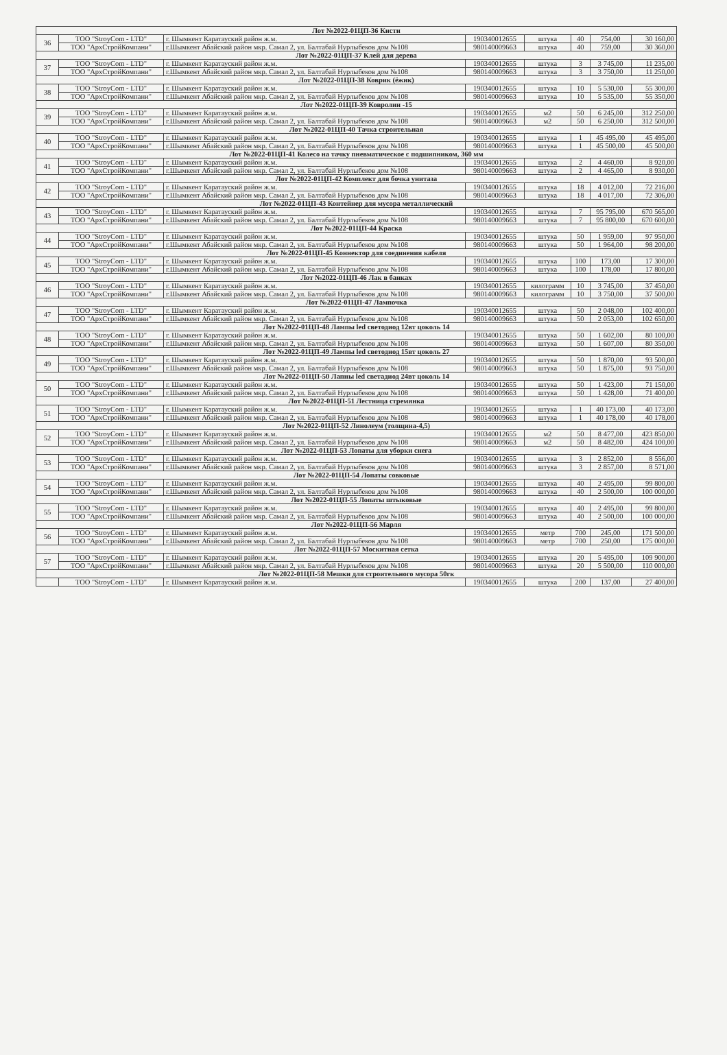| Лот №2022-01ЦП-36 Кисти | | | | | | | |
| 36 | ТОО "StroyCom - LTD" | г. Шымкент Каратауский район ж.м. | 190340012655 | штука | 40 | 754,00 | 30 160,00 |
| | ТОО "АрхСтройКомпани" | г.Шымкент Абайский район мкр. Самал 2, ул. Балтабай Нурлыбеков дом №108 | 980140009663 | штука | 40 | 759,00 | 30 360,00 |
| Лот №2022-01ЦП-37 Клей для дерева | | | | | | | |
| 37 | ТОО "StroyCom - LTD" | г. Шымкент Каратауский район ж.м. | 190340012655 | штука | 3 | 3 745,00 | 11 235,00 |
| | ТОО "АрхСтройКомпани" | г.Шымкент Абайский район мкр. Самал 2, ул. Балтабай Нурлыбеков дом №108 | 980140009663 | штука | 3 | 3 750,00 | 11 250,00 |
| Лот №2022-01ЦП-38 Коврик (ёжик) | | | | | | | |
| 38 | ТОО "StroyCom - LTD" | г. Шымкент Каратауский район ж.м. | 190340012655 | штука | 10 | 5 530,00 | 55 300,00 |
| | ТОО "АрхСтройКомпани" | г.Шымкент Абайский район мкр. Самал 2, ул. Балтабай Нурлыбеков дом №108 | 980140009663 | штука | 10 | 5 535,00 | 55 350,00 |
| Лот №2022-01ЦП-39 Ковролин -15 | | | | | | | |
| 39 | ТОО "StroyCom - LTD" | г. Шымкент Каратауский район ж.м. | 190340012655 | м2 | 50 | 6 245,00 | 312 250,00 |
| | ТОО "АрхСтройКомпани" | г.Шымкент Абайский район мкр. Самал 2, ул. Балтабай Нурлыбеков дом №108 | 980140009663 | м2 | 50 | 6 250,00 | 312 500,00 |
| Лот №2022-01ЦП-40 Тачка строительная | | | | | | | |
| 40 | ТОО "StroyCom - LTD" | г. Шымкент Каратауский район ж.м. | 190340012655 | штука | 1 | 45 495,00 | 45 495,00 |
| | ТОО "АрхСтройКомпани" | г.Шымкент Абайский район мкр. Самал 2, ул. Балтабай Нурлыбеков дом №108 | 980140009663 | штука | 1 | 45 500,00 | 45 500,00 |
| Лот №2022-01ЦП-41 Колесо на тачку пневматическое с подшипником, 360 мм | | | | | | | |
| 41 | ТОО "StroyCom - LTD" | г. Шымкент Каратауский район ж.м. | 190340012655 | штука | 2 | 4 460,00 | 8 920,00 |
| | ТОО "АрхСтройКомпани" | г.Шымкент Абайский район мкр. Самал 2, ул. Балтабай Нурлыбеков дом №108 | 980140009663 | штука | 2 | 4 465,00 | 8 930,00 |
| Лот №2022-01ЦП-42 Комплект для бочка унитаза | | | | | | | |
| 42 | ТОО "StroyCom - LTD" | г. Шымкент Каратауский район ж.м. | 190340012655 | штука | 18 | 4 012,00 | 72 216,00 |
| | ТОО "АрхСтройКомпани" | г.Шымкент Абайский район мкр. Самал 2, ул. Балтабай Нурлыбеков дом №108 | 980140009663 | штука | 18 | 4 017,00 | 72 306,00 |
| Лот №2022-01ЦП-43 Контейнер для мусора металлический | | | | | | | |
| 43 | ТОО "StroyCom - LTD" | г. Шымкент Каратауский район ж.м. | 190340012655 | штука | 7 | 95 795,00 | 670 565,00 |
| | ТОО "АрхСтройКомпани" | г.Шымкент Абайский район мкр. Самал 2, ул. Балтабай Нурлыбеков дом №108 | 980140009663 | штука | 7 | 95 800,00 | 670 600,00 |
| Лот №2022-01ЦП-44 Краска | | | | | | | |
| 44 | ТОО "StroyCom - LTD" | г. Шымкент Каратауский район ж.м. | 190340012655 | штука | 50 | 1 959,00 | 97 950,00 |
| | ТОО "АрхСтройКомпани" | г.Шымкент Абайский район мкр. Самал 2, ул. Балтабай Нурлыбеков дом №108 | 980140009663 | штука | 50 | 1 964,00 | 98 200,00 |
| Лот №2022-01ЦП-45 Коннектор для соединения кабеля | | | | | | | |
| 45 | ТОО "StroyCom - LTD" | г. Шымкент Каратауский район ж.м. | 190340012655 | штука | 100 | 173,00 | 17 300,00 |
| | ТОО "АрхСтройКомпани" | г.Шымкент Абайский район мкр. Самал 2, ул. Балтабай Нурлыбеков дом №108 | 980140009663 | штука | 100 | 178,00 | 17 800,00 |
| Лот №2022-01ЦП-46 Лак в банках | | | | | | | |
| 46 | ТОО "StroyCom - LTD" | г. Шымкент Каратауский район ж.м. | 190340012655 | килограмм | 10 | 3 745,00 | 37 450,00 |
| | ТОО "АрхСтройКомпани" | г.Шымкент Абайский район мкр. Самал 2, ул. Балтабай Нурлыбеков дом №108 | 980140009663 | килограмм | 10 | 3 750,00 | 37 500,00 |
| Лот №2022-01ЦП-47 Лампочка | | | | | | | |
| 47 | ТОО "StroyCom - LTD" | г. Шымкент Каратауский район ж.м. | 190340012655 | штука | 50 | 2 048,00 | 102 400,00 |
| | ТОО "АрхСтройКомпани" | г.Шымкент Абайский район мкр. Самал 2, ул. Балтабай Нурлыбеков дом №108 | 980140009663 | штука | 50 | 2 053,00 | 102 650,00 |
| Лот №2022-01ЦП-48 Лампы led светодиод 12вт цоколь 14 | | | | | | | |
| 48 | ТОО "StroyCom - LTD" | г. Шымкент Каратауский район ж.м. | 190340012655 | штука | 50 | 1 602,00 | 80 100,00 |
| | ТОО "АрхСтройКомпани" | г.Шымкент Абайский район мкр. Самал 2, ул. Балтабай Нурлыбеков дом №108 | 980140009663 | штука | 50 | 1 607,00 | 80 350,00 |
| Лот №2022-01ЦП-49 Лампы led светодиод 15вт цоколь 27 | | | | | | | |
| 49 | ТОО "StroyCom - LTD" | г. Шымкент Каратауский район ж.м. | 190340012655 | штука | 50 | 1 870,00 | 93 500,00 |
| | ТОО "АрхСтройКомпани" | г.Шымкент Абайский район мкр. Самал 2, ул. Балтабай Нурлыбеков дом №108 | 980140009663 | штука | 50 | 1 875,00 | 93 750,00 |
| Лот №2022-01ЦП-50 Лапны led светадиод 24вт цоколь 14 | | | | | | | |
| 50 | ТОО "StroyCom - LTD" | г. Шымкент Каратауский район ж.м. | 190340012655 | штука | 50 | 1 423,00 | 71 150,00 |
| | ТОО "АрхСтройКомпани" | г.Шымкент Абайский район мкр. Самал 2, ул. Балтабай Нурлыбеков дом №108 | 980140009663 | штука | 50 | 1 428,00 | 71 400,00 |
| Лот №2022-01ЦП-51 Лестница стремянка | | | | | | | |
| 51 | ТОО "StroyCom - LTD" | г. Шымкент Каратауский район ж.м. | 190340012655 | штука | 1 | 40 173,00 | 40 173,00 |
| | ТОО "АрхСтройКомпани" | г.Шымкент Абайский район мкр. Самал 2, ул. Балтабай Нурлыбеков дом №108 | 980140009663 | штука | 1 | 40 178,00 | 40 178,00 |
| Лот №2022-01ЦП-52 Линолеум (толщина-4,5) | | | | | | | |
| 52 | ТОО "StroyCom - LTD" | г. Шымкент Каратауский район ж.м. | 190340012655 | м2 | 50 | 8 477,00 | 423 850,00 |
| | ТОО "АрхСтройКомпани" | г.Шымкент Абайский район мкр. Самал 2, ул. Балтабай Нурлыбеков дом №108 | 980140009663 | м2 | 50 | 8 482,00 | 424 100,00 |
| Лот №2022-01ЦП-53 Лопаты для уборки снега | | | | | | | |
| 53 | ТОО "StroyCom - LTD" | г. Шымкент Каратауский район ж.м. | 190340012655 | штука | 3 | 2 852,00 | 8 556,00 |
| | ТОО "АрхСтройКомпани" | г.Шымкент Абайский район мкр. Самал 2, ул. Балтабай Нурлыбеков дом №108 | 980140009663 | штука | 3 | 2 857,00 | 8 571,00 |
| Лот №2022-01ЦП-54 Лопаты совковые | | | | | | | |
| 54 | ТОО "StroyCom - LTD" | г. Шымкент Каратауский район ж.м. | 190340012655 | штука | 40 | 2 495,00 | 99 800,00 |
| | ТОО "АрхСтройКомпани" | г.Шымкент Абайский район мкр. Самал 2, ул. Балтабай Нурлыбеков дом №108 | 980140009663 | штука | 40 | 2 500,00 | 100 000,00 |
| Лот №2022-01ЦП-55 Лопаты штыковые | | | | | | | |
| 55 | ТОО "StroyCom - LTD" | г. Шымкент Каратауский район ж.м. | 190340012655 | штука | 40 | 2 495,00 | 99 800,00 |
| | ТОО "АрхСтройКомпани" | г.Шымкент Абайский район мкр. Самал 2, ул. Балтабай Нурлыбеков дом №108 | 980140009663 | штука | 40 | 2 500,00 | 100 000,00 |
| Лот №2022-01ЦП-56 Марля | | | | | | | |
| 56 | ТОО "StroyCom - LTD" | г. Шымкент Каратауский район ж.м. | 190340012655 | метр | 700 | 245,00 | 171 500,00 |
| | ТОО "АрхСтройКомпани" | г.Шымкент Абайский район мкр. Самал 2, ул. Балтабай Нурлыбеков дом №108 | 980140009663 | метр | 700 | 250,00 | 175 000,00 |
| Лот №2022-01ЦП-57 Москитная сетка | | | | | | | |
| 57 | ТОО "StroyCom - LTD" | г. Шымкент Каратауский район ж.м. | 190340012655 | штука | 20 | 5 495,00 | 109 900,00 |
| | ТОО "АрхСтройКомпани" | г.Шымкент Абайский район мкр. Самал 2, ул. Балтабай Нурлыбеков дом №108 | 980140009663 | штука | 20 | 5 500,00 | 110 000,00 |
| Лот №2022-01ЦП-58 Мешки для строительного мусора 50гк | | | | | | | |
| | ТОО "StroyCom - LTD" | г. Шымкент Каратауский район ж.м. | 190340012655 | штука | 200 | 137,00 | 27 400,00 |